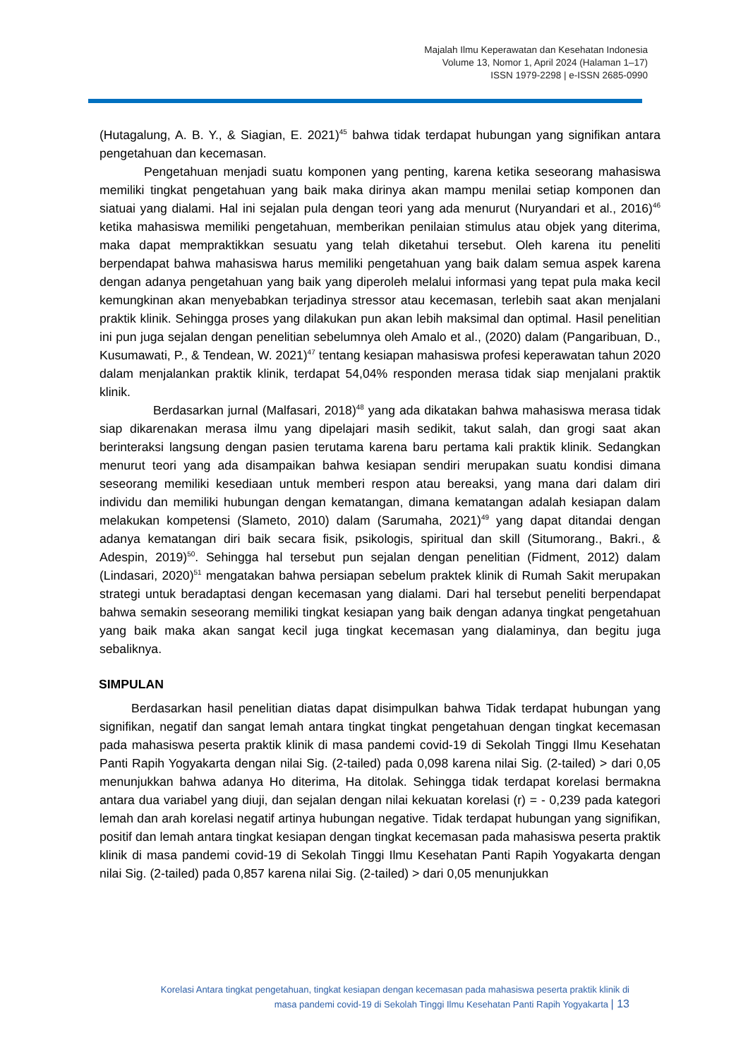Majalah Ilmu Keperawatan dan Kesehatan Indonesia
Volume 13, Nomor 1, April 2024 (Halaman 1–17)
ISSN 1979-2298 | e-ISSN 2685-0990
(Hutagalung, A. B. Y., & Siagian, E. 2021)<sup>45</sup> bahwa tidak terdapat hubungan yang signifikan antara pengetahuan dan kecemasan.
Pengetahuan menjadi suatu komponen yang penting, karena ketika seseorang mahasiswa memiliki tingkat pengetahuan yang baik maka dirinya akan mampu menilai setiap komponen dan siatuai yang dialami. Hal ini sejalan pula dengan teori yang ada menurut (Nuryandari et al., 2016)<sup>46</sup> ketika mahasiswa memiliki pengetahuan, memberikan penilaian stimulus atau objek yang diterima, maka dapat mempraktikkan sesuatu yang telah diketahui tersebut. Oleh karena itu peneliti berpendapat bahwa mahasiswa harus memiliki pengetahuan yang baik dalam semua aspek karena dengan adanya pengetahuan yang baik yang diperoleh melalui informasi yang tepat pula maka kecil kemungkinan akan menyebabkan terjadinya stressor atau kecemasan, terlebih saat akan menjalani praktik klinik. Sehingga proses yang dilakukan pun akan lebih maksimal dan optimal. Hasil penelitian ini pun juga sejalan dengan penelitian sebelumnya oleh Amalo et al., (2020) dalam (Pangaribuan, D., Kusumawati, P., & Tendean, W. 2021)<sup>47</sup> tentang kesiapan mahasiswa profesi keperawatan tahun 2020 dalam menjalankan praktik klinik, terdapat 54,04% responden merasa tidak siap menjalani praktik klinik.
Berdasarkan jurnal (Malfasari, 2018)<sup>48</sup> yang ada dikatakan bahwa mahasiswa merasa tidak siap dikarenakan merasa ilmu yang dipelajari masih sedikit, takut salah, dan grogi saat akan berinteraksi langsung dengan pasien terutama karena baru pertama kali praktik klinik. Sedangkan menurut teori yang ada disampaikan bahwa kesiapan sendiri merupakan suatu kondisi dimana seseorang memiliki kesediaan untuk memberi respon atau bereaksi, yang mana dari dalam diri individu dan memiliki hubungan dengan kematangan, dimana kematangan adalah kesiapan dalam melakukan kompetensi (Slameto, 2010) dalam (Sarumaha, 2021)<sup>49</sup> yang dapat ditandai dengan adanya kematangan diri baik secara fisik, psikologis, spiritual dan skill (Situmorang., Bakri., & Adespin, 2019)<sup>50</sup>. Sehingga hal tersebut pun sejalan dengan penelitian (Fidment, 2012) dalam (Lindasari, 2020)<sup>51</sup> mengatakan bahwa persiapan sebelum praktek klinik di Rumah Sakit merupakan strategi untuk beradaptasi dengan kecemasan yang dialami. Dari hal tersebut peneliti berpendapat bahwa semakin seseorang memiliki tingkat kesiapan yang baik dengan adanya tingkat pengetahuan yang baik maka akan sangat kecil juga tingkat kecemasan yang dialaminya, dan begitu juga sebaliknya.
SIMPULAN
Berdasarkan hasil penelitian diatas dapat disimpulkan bahwa Tidak terdapat hubungan yang signifikan, negatif dan sangat lemah antara tingkat tingkat pengetahuan dengan tingkat kecemasan pada mahasiswa peserta praktik klinik di masa pandemi covid-19 di Sekolah Tinggi Ilmu Kesehatan Panti Rapih Yogyakarta dengan nilai Sig. (2-tailed) pada 0,098 karena nilai Sig. (2-tailed) > dari 0,05 menunjukkan bahwa adanya Ho diterima, Ha ditolak. Sehingga tidak terdapat korelasi bermakna antara dua variabel yang diuji, dan sejalan dengan nilai kekuatan korelasi (r) = - 0,239 pada kategori lemah dan arah korelasi negatif artinya hubungan negative. Tidak terdapat hubungan yang signifikan, positif dan lemah antara tingkat kesiapan dengan tingkat kecemasan pada mahasiswa peserta praktik klinik di masa pandemi covid-19 di Sekolah Tinggi Ilmu Kesehatan Panti Rapih Yogyakarta dengan nilai Sig. (2-tailed) pada 0,857 karena nilai Sig. (2-tailed) > dari 0,05 menunjukkan
Korelasi Antara tingkat pengetahuan, tingkat kesiapan dengan kecemasan pada mahasiswa peserta praktik klinik di
masa pandemi covid-19 di Sekolah Tinggi Ilmu Kesehatan Panti Rapih Yogyakarta | 13